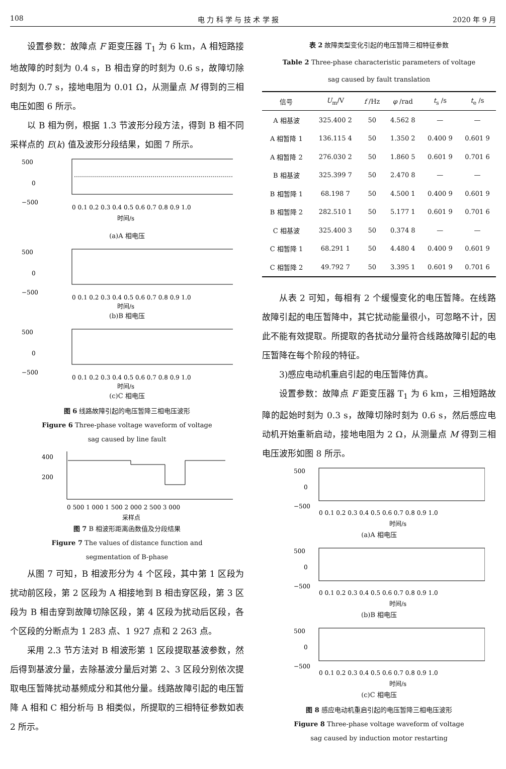108 电 力 科 学 与 技 术 学 报 2020 年 9 月
设置参数：故障点 F 距变压器 T<sub>1</sub> 为 6 km，A 相短路接地故障的时刻为 0.4 s，B 相击穿的时刻为 0.6 s，故障切除时刻为 0.7 s，接地电阻为 0.01 Ω，从测量点 M 得到的三相电压如图 6 所示。
以 B 相为例，根据 1.3 节波形分段方法，得到 B 相不同采样点的 E(k) 值及波形分段结果，如图 7 所示。
500
0
−500
0 0.1 0.2 0.3 0.4 0.5 0.6 0.7 0.8 0.9 1.0
时间/s
(a)A 相电压
500
0
−500
0 0.1 0.2 0.3 0.4 0.5 0.6 0.7 0.8 0.9 1.0
时间/s
(b)B 相电压
500
0
−500
0 0.1 0.2 0.3 0.4 0.5 0.6 0.7 0.8 0.9 1.0
时间/s
(c)C 相电压
图 6 线路故障引起的电压暂降三相电压波形
Figure 6 Three-phase voltage waveform of voltage
sag caused by line fault
400
200
0 500 1 000 1 500 2 000 2 500 3 000
采样点
图 7 B 相波形距离函数值及分段结果
Figure 7 The values of distance function and
segmentation of B-phase
从图 7 可知，B 相波形分为 4 个区段，其中第 1 区段为扰动前区段，第 2 区段为 A 相接地到 B 相击穿区段，第 3 区段为 B 相击穿到故障切除区段，第 4 区段为扰动后区段，各个区段的分断点为 1 283 点、1 927 点和 2 263 点。
采用 2.3 节方法对 B 相波形第 1 区段提取基波参数，然后得到基波分量，去除基波分量后对第 2、3 区段分别依次提取电压暂降扰动基频成分和其他分量。线路故障引起的电压暂降 A 相和 C 相分析与 B 相类似，所提取的三相特征参数如表 2 所示。
表 2 故障类型变化引起的电压暂降三相特征参数
Table 2 Three-phase characteristic parameters of voltage
sag caused by fault translation
| 信号 | U<sub>m</sub>/V | f /Hz | φ /rad | t<sub>s</sub> /s | t<sub>e</sub> /s |
| --- | --- | --- | --- | --- | --- |
| A 相基波 | 325.400 2 | 50 | 4.562 8 | — | — |
| A 相暂降 1 | 136.115 4 | 50 | 1.350 2 | 0.400 9 | 0.601 9 |
| A 相暂降 2 | 276.030 2 | 50 | 1.860 5 | 0.601 9 | 0.701 6 |
| B 相基波 | 325.399 7 | 50 | 2.470 8 | — | — |
| B 相暂降 1 | 68.198 7 | 50 | 4.500 1 | 0.400 9 | 0.601 9 |
| B 相暂降 2 | 282.510 1 | 50 | 5.177 1 | 0.601 9 | 0.701 6 |
| C 相基波 | 325.400 3 | 50 | 0.374 8 | — | — |
| C 相暂降 1 | 68.291 1 | 50 | 4.480 4 | 0.400 9 | 0.601 9 |
| C 相暂降 2 | 49.792 7 | 50 | 3.395 1 | 0.601 9 | 0.701 6 |
从表 2 可知，每相有 2 个缓慢变化的电压暂降。在线路故障引起的电压暂降中，其它扰动能量很小，可忽略不计，因此不能有效提取。所提取的各扰动分量符合线路故障引起的电压暂降在每个阶段的特征。
3)感应电动机重启引起的电压暂降仿真。
设置参数：故障点 F 距变压器 T<sub>1</sub> 为 6 km，三相短路故障的起始时刻为 0.3 s，故障切除时刻为 0.6 s，然后感应电动机开始重新启动，接地电阻为 2 Ω，从测量点 M 得到三相电压波形如图 8 所示。
500
0
−500
0 0.1 0.2 0.3 0.4 0.5 0.6 0.7 0.8 0.9 1.0
时间/s
(a)A 相电压
500
0
−500
0 0.1 0.2 0.3 0.4 0.5 0.6 0.7 0.8 0.9 1.0
时间/s
(b)B 相电压
500
0
−500
0 0.1 0.2 0.3 0.4 0.5 0.6 0.7 0.8 0.9 1.0
时间/s
(c)C 相电压
图 8 感应电动机重启引起的电压暂降三相电压波形
Figure 8 Three-phase voltage waveform of voltage
sag caused by induction motor restarting